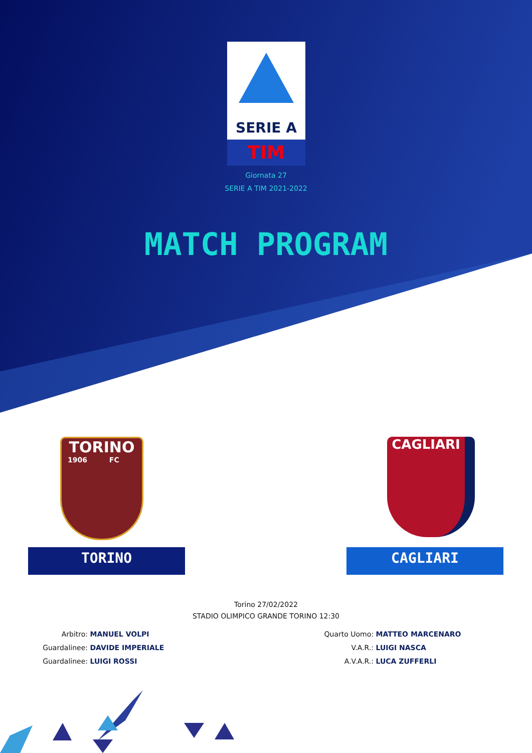SERIE A
TIM
Giornata 27
SERIE A TIM 2021-2022
MATCH PROGRAM
TORINO
1906 FC
CAGLIARI
TORINO CAGLIARI
Torino 27/02/2022
STADIO OLIMPICO GRANDE TORINO 12:30
Arbitro: MANUEL VOLPI
Guardalinee: DAVIDE IMPERIALE
Guardalinee: LUIGI ROSSI
Quarto Uomo: MATTEO MARCENARO
V.A.R.: LUIGI NASCA
A.V.A.R.: LUCA ZUFFERLI